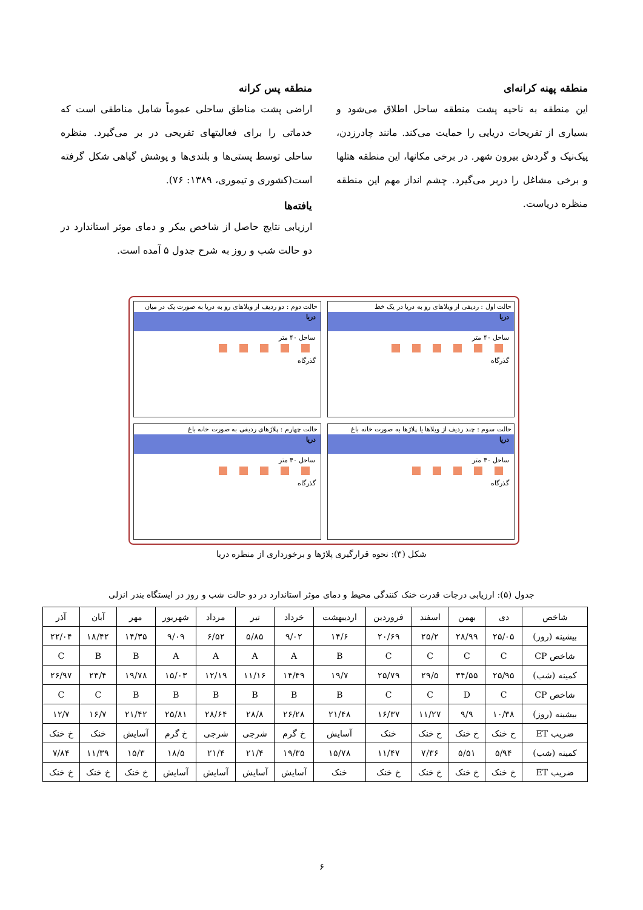منطقه پهنه کرانه‌ای
این منطقه به ناحیه پشت منطقه ساحل اطلاق می‌شود و بسیاری از تفریحات دریایی را حمایت می‌کند. مانند چادرزدن، پیک‌نیک و گردش بیرون شهر. در برخی مکانها، این منطقه هتلها و برخی مشاغل را دربر می‌گیرد. چشم انداز مهم این منطقه منظره دریاست.
منطقه پس کرانه
اراضی پشت مناطق ساحلی عموماً شامل مناطقی است که خدماتی را برای فعالیتهای تفریحی در بر می‌گیرد. منظره ساحلی توسط پستی‌ها و بلندی‌ها و پوشش گیاهی شکل گرفته است(کشوری و تیموری، ۱۳۸۹: ۷۶).
یافته‌ها
ارزیابی نتایج حاصل از شاخص بیکر و دمای موثر استاندارد در دو حالت شب و روز به شرح جدول ۵ آمده است.
حالت اول : ردیفی از ویلاهای رو به دریا در یک خط
دریا
ساحل ۴۰ متر
گذرگاه
حالت دوم : دو ردیف از ویلاهای رو به دریا به صورت یک در میان
دریا
ساحل ۴۰ متر
گذرگاه
حالت سوم : چند ردیف از ویلاها یا پلاژها به صورت خانه باغ
دریا
ساحل ۴۰ متر
گذرگاه
حالت چهارم : پلاژهای ردیفی به صورت خانه باغ
دریا
ساحل ۴۰ متر
گذرگاه
شکل (۳): نحوه قرارگیری پلاژها و برخورداری از منظره دریا
جدول (۵): ارزیابی درجات قدرت خنک کنندگی محیط و دمای موثر استاندارد در دو حالت شب و روز در ایستگاه بندر انزلی
| شاخص | دی | بهمن | اسفند | فروردین | اردیبهشت | خرداد | تیر | مرداد | شهریور | مهر | آبان | آذر |
| --- | --- | --- | --- | --- | --- | --- | --- | --- | --- | --- | --- | --- |
| بیشینه (روز) | ۲۵/۰۵ | ۲۸/۹۹ | ۲۵/۲ | ۲۰/۶۹ | ۱۴/۶ | ۹/۰۲ | ۵/۸۵ | ۶/۵۲ | ۹/۰۹ | ۱۴/۳۵ | ۱۸/۴۲ | ۲۲/۰۴ |
| شاخص CP | C | C | C | C | B | A | A | A | A | B | B | C |
| کمینه (شب) | ۲۵/۹۵ | ۳۴/۵۵ | ۲۹/۵ | ۲۵/۷۹ | ۱۹/۷ | ۱۴/۴۹ | ۱۱/۱۶ | ۱۲/۱۹ | ۱۵/۰۳ | ۱۹/۷۸ | ۲۳/۴ | ۲۶/۹۷ |
| شاخص CP | C | D | C | C | B | B | B | B | B | B | C | C |
| بیشینه (روز) | ۱۰/۳۸ | ۹/۹ | ۱۱/۲۷ | ۱۶/۳۷ | ۲۱/۴۸ | ۲۶/۲۸ | ۲۸/۸ | ۲۸/۶۴ | ۲۵/۸۱ | ۲۱/۴۲ | ۱۶/۷ | ۱۲/۷ |
| ضریب ET | خ خنک | خ خنک | خ خنک | خنک | آسایش | خ گرم | شرجی | شرجی | خ گرم | آسایش | خنک | خ خنک |
| کمینه (شب) | ۵/۹۴ | ۵/۵۱ | ۷/۳۶ | ۱۱/۴۷ | ۱۵/۷۸ | ۱۹/۳۵ | ۲۱/۴ | ۲۱/۴ | ۱۸/۵ | ۱۵/۳ | ۱۱/۳۹ | ۷/۸۴ |
| ضریب ET | خ خنک | خ خنک | خ خنک | خ خنک | خنک | آسایش | آسایش | آسایش | آسایش | خ خنک | خ خنک | خ خنک |
۶